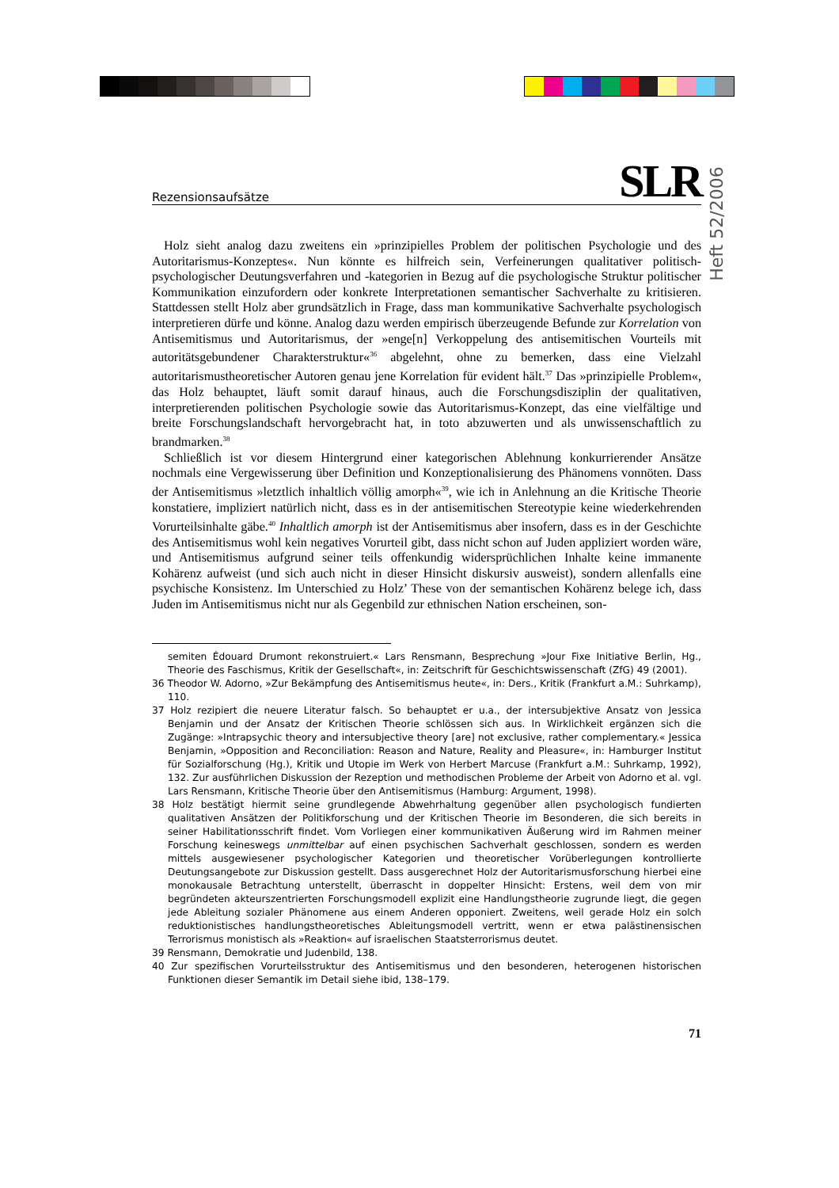Heft 52/2006
Rezensionsaufsätze SLR
Holz sieht analog dazu zweitens ein »prinzipielles Problem der politischen Psychologie und des Autoritarismus-Konzeptes«. Nun könnte es hilfreich sein, Verfeinerungen qualitativer politisch-psychologischer Deutungsverfahren und -kategorien in Bezug auf die psychologische Struktur politischer Kommunikation einzufordern oder konkrete Interpretationen semantischer Sachverhalte zu kritisieren. Stattdessen stellt Holz aber grundsätzlich in Frage, dass man kommunikative Sachverhalte psychologisch interpretieren dürfe und könne. Analog dazu werden empirisch überzeugende Befunde zur Korrelation von Antisemitismus und Autoritarismus, der »enge[n] Verkoppelung des antisemitischen Vourteils mit autoritätsgebundener Charakterstruktur«<sup>36</sup> abgelehnt, ohne zu bemerken, dass eine Vielzahl autoritarismustheoretischer Autoren genau jene Korrelation für evident hält.<sup>37</sup> Das »prinzipielle Problem«, das Holz behauptet, läuft somit darauf hinaus, auch die Forschungsdisziplin der qualitativen, interpretierenden politischen Psychologie sowie das Autoritarismus-Konzept, das eine vielfältige und breite Forschungslandschaft hervorgebracht hat, in toto abzuwerten und als unwissenschaftlich zu brandmarken.<sup>38</sup>
Schließlich ist vor diesem Hintergrund einer kategorischen Ablehnung konkurrierender Ansätze nochmals eine Vergewisserung über Definition und Konzeptionalisierung des Phänomens vonnöten. Dass der Antisemitismus »letztlich inhaltlich völlig amorph«<sup>39</sup>, wie ich in Anlehnung an die Kritische Theorie konstatiere, impliziert natürlich nicht, dass es in der antisemitischen Stereotypie keine wiederkehrenden Vorurteilsinhalte gäbe.<sup>40</sup> Inhaltlich amorph ist der Antisemitismus aber insofern, dass es in der Geschichte des Antisemitismus wohl kein negatives Vorurteil gibt, dass nicht schon auf Juden appliziert worden wäre, und Antisemitismus aufgrund seiner teils offenkundig widersprüchlichen Inhalte keine immanente Kohärenz aufweist (und sich auch nicht in dieser Hinsicht diskursiv ausweist), sondern allenfalls eine psychische Konsistenz. Im Unterschied zu Holz’ These von der semantischen Kohärenz belege ich, dass Juden im Antisemitismus nicht nur als Gegenbild zur ethnischen Nation erscheinen, son-
semiten Édouard Drumont rekonstruiert.« Lars Rensmann, Besprechung »Jour Fixe Initiative Berlin, Hg., Theorie des Faschismus, Kritik der Gesellschaft«, in: Zeitschrift für Geschichtswissenschaft (ZfG) 49 (2001).
36 Theodor W. Adorno, »Zur Bekämpfung des Antisemitismus heute«, in: Ders., Kritik (Frankfurt a.M.: Suhrkamp), 110.
37 Holz rezipiert die neuere Literatur falsch. So behauptet er u.a., der intersubjektive Ansatz von Jessica Benjamin und der Ansatz der Kritischen Theorie schlössen sich aus. In Wirklichkeit ergänzen sich die Zugänge: »Intrapsychic theory and intersubjective theory [are] not exclusive, rather complementary.« Jessica Benjamin, »Opposition and Reconciliation: Reason and Nature, Reality and Pleasure«, in: Hamburger Institut für Sozialforschung (Hg.), Kritik und Utopie im Werk von Herbert Marcuse (Frankfurt a.M.: Suhrkamp, 1992), 132. Zur ausführlichen Diskussion der Rezeption und methodischen Probleme der Arbeit von Adorno et al. vgl. Lars Rensmann, Kritische Theorie über den Antisemitismus (Hamburg: Argument, 1998).
38 Holz bestätigt hiermit seine grundlegende Abwehrhaltung gegenüber allen psychologisch fundierten qualitativen Ansätzen der Politikforschung und der Kritischen Theorie im Besonderen, die sich bereits in seiner Habilitationsschrift findet. Vom Vorliegen einer kommunikativen Äußerung wird im Rahmen meiner Forschung keineswegs unmittelbar auf einen psychischen Sachverhalt geschlossen, sondern es werden mittels ausgewiesener psychologischer Kategorien und theoretischer Vorüberlegungen kontrollierte Deutungsangebote zur Diskussion gestellt. Dass ausgerechnet Holz der Autoritarismusforschung hierbei eine monokausale Betrachtung unterstellt, überrascht in doppelter Hinsicht: Erstens, weil dem von mir begründeten akteurszentrierten Forschungsmodell explizit eine Handlungstheorie zugrunde liegt, die gegen jede Ableitung sozialer Phänomene aus einem Anderen opponiert. Zweitens, weil gerade Holz ein solch reduktionistisches handlungstheoretisches Ableitungsmodell vertritt, wenn er etwa palästinensischen Terrorismus monistisch als »Reaktion« auf israelischen Staatsterrorismus deutet.
39 Rensmann, Demokratie und Judenbild, 138.
40 Zur spezifischen Vorurteilsstruktur des Antisemitismus und den besonderen, heterogenen historischen Funktionen dieser Semantik im Detail siehe ibid, 138–179.
71